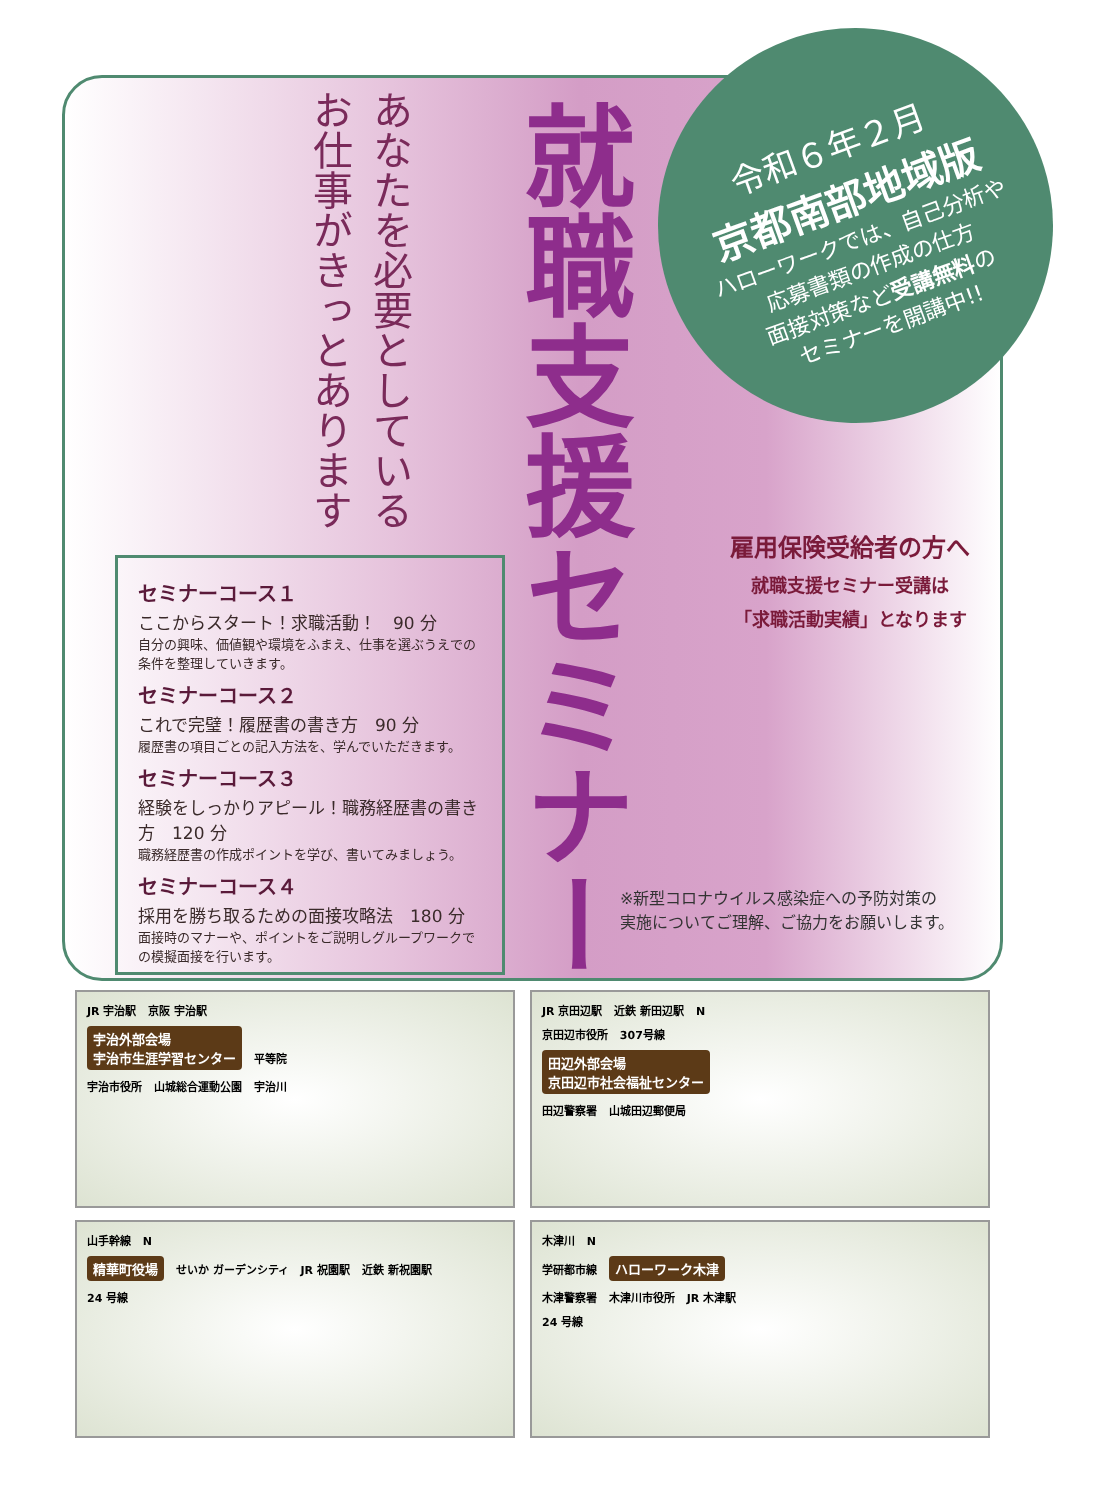令和６年２月
京都南部地域版
ハローワークでは、自己分析や
応募書類の作成の仕方
面接対策など受講無料の
セミナーを開講中!!
あなたを必要としている お仕事がきっとあります
就職支援セミナー
セミナーコース１
ここからスタート！求職活動！　90 分
自分の興味、価値観や環境をふまえ、仕事を選ぶうえでの条件を整理していきます。
セミナーコース２
これで完璧！履歴書の書き方　90 分
履歴書の項目ごとの記入方法を、学んでいただきます。
セミナーコース３
経験をしっかりアピール！職務経歴書の書き方　120 分
職務経歴書の作成ポイントを学び、書いてみましょう。
セミナーコース４
採用を勝ち取るための面接攻略法　180 分
面接時のマナーや、ポイントをご説明しグループワークでの模擬面接を行います。
雇用保険受給者の方へ
就職支援セミナー受講は
「求職活動実績」となります
※新型コロナウイルス感染症への予防対策の
実施についてご理解、ご協力をお願いします。
JR 宇治駅 京阪 宇治駅
宇治外部会場
宇治市生涯学習センター 平等院
宇治市役所 山城総合運動公園 宇治川
JR 京田辺駅 近鉄 新田辺駅 N
京田辺市役所 307号線
田辺外部会場
京田辺市社会福祉センター
田辺警察署 山城田辺郵便局
山手幹線 N
精華町役場 せいか ガーデンシティ JR 祝園駅 近鉄 新祝園駅
24 号線
木津川 N
学研都市線 ハローワーク木津
木津警察署 木津川市役所 JR 木津駅
24 号線